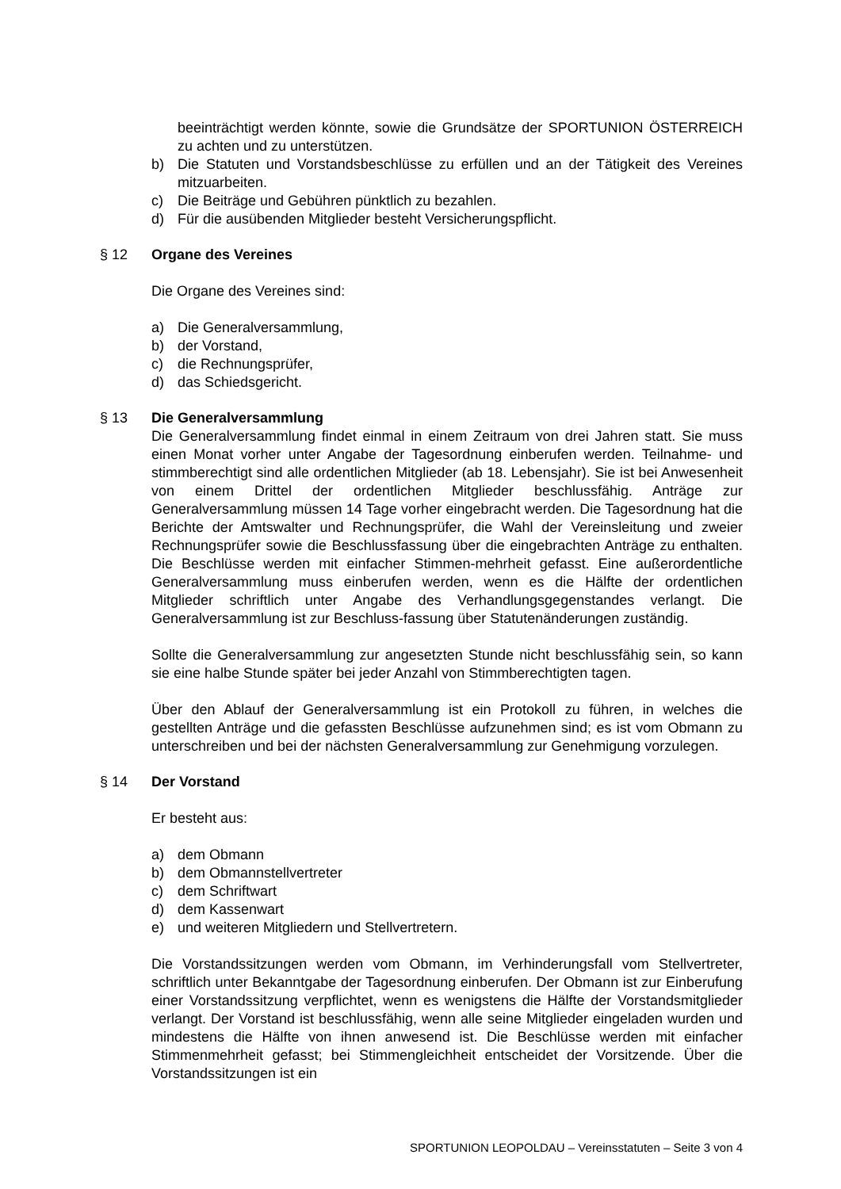beeinträchtigt werden könnte, sowie die Grundsätze der SPORTUNION ÖSTERREICH zu achten und zu unterstützen.
b) Die Statuten und Vorstandsbeschlüsse zu erfüllen und an der Tätigkeit des Vereines mitzuarbeiten.
c) Die Beiträge und Gebühren pünktlich zu bezahlen.
d) Für die ausübenden Mitglieder besteht Versicherungspflicht.
§ 12 Organe des Vereines
Die Organe des Vereines sind:
a) Die Generalversammlung,
b) der Vorstand,
c) die Rechnungsprüfer,
d) das Schiedsgericht.
§ 13 Die Generalversammlung
Die Generalversammlung findet einmal in einem Zeitraum von drei Jahren statt. Sie muss einen Monat vorher unter Angabe der Tagesordnung einberufen werden. Teilnahme- und stimmberechtigt sind alle ordentlichen Mitglieder (ab 18. Lebensjahr). Sie ist bei Anwesenheit von einem Drittel der ordentlichen Mitglieder beschlussfähig. Anträge zur Generalversammlung müssen 14 Tage vorher eingebracht werden. Die Tagesordnung hat die Berichte der Amtswalter und Rechnungsprüfer, die Wahl der Vereinsleitung und zweier Rechnungsprüfer sowie die Beschlussfassung über die eingebrachten Anträge zu enthalten. Die Beschlüsse werden mit einfacher Stimmen-mehrheit gefasst. Eine außerordentliche Generalversammlung muss einberufen werden, wenn es die Hälfte der ordentlichen Mitglieder schriftlich unter Angabe des Verhandlungsgegenstandes verlangt. Die Generalversammlung ist zur Beschluss-fassung über Statutenänderungen zuständig.
Sollte die Generalversammlung zur angesetzten Stunde nicht beschlussfähig sein, so kann sie eine halbe Stunde später bei jeder Anzahl von Stimmberechtigten tagen.
Über den Ablauf der Generalversammlung ist ein Protokoll zu führen, in welches die gestellten Anträge und die gefassten Beschlüsse aufzunehmen sind; es ist vom Obmann zu unterschreiben und bei der nächsten Generalversammlung zur Genehmigung vorzulegen.
§ 14 Der Vorstand
Er besteht aus:
a) dem Obmann
b) dem Obmannstellvertreter
c) dem Schriftwart
d) dem Kassenwart
e) und weiteren Mitgliedern und Stellvertretern.
Die Vorstandssitzungen werden vom Obmann, im Verhinderungsfall vom Stellvertreter, schriftlich unter Bekanntgabe der Tagesordnung einberufen. Der Obmann ist zur Einberufung einer Vorstandssitzung verpflichtet, wenn es wenigstens die Hälfte der Vorstandsmitglieder verlangt. Der Vorstand ist beschlussfähig, wenn alle seine Mitglieder eingeladen wurden und mindestens die Hälfte von ihnen anwesend ist. Die Beschlüsse werden mit einfacher Stimmenmehrheit gefasst; bei Stimmengleichheit entscheidet der Vorsitzende. Über die Vorstandssitzungen ist ein
SPORTUNION LEOPOLDAU – Vereinsstatuten – Seite 3 von 4